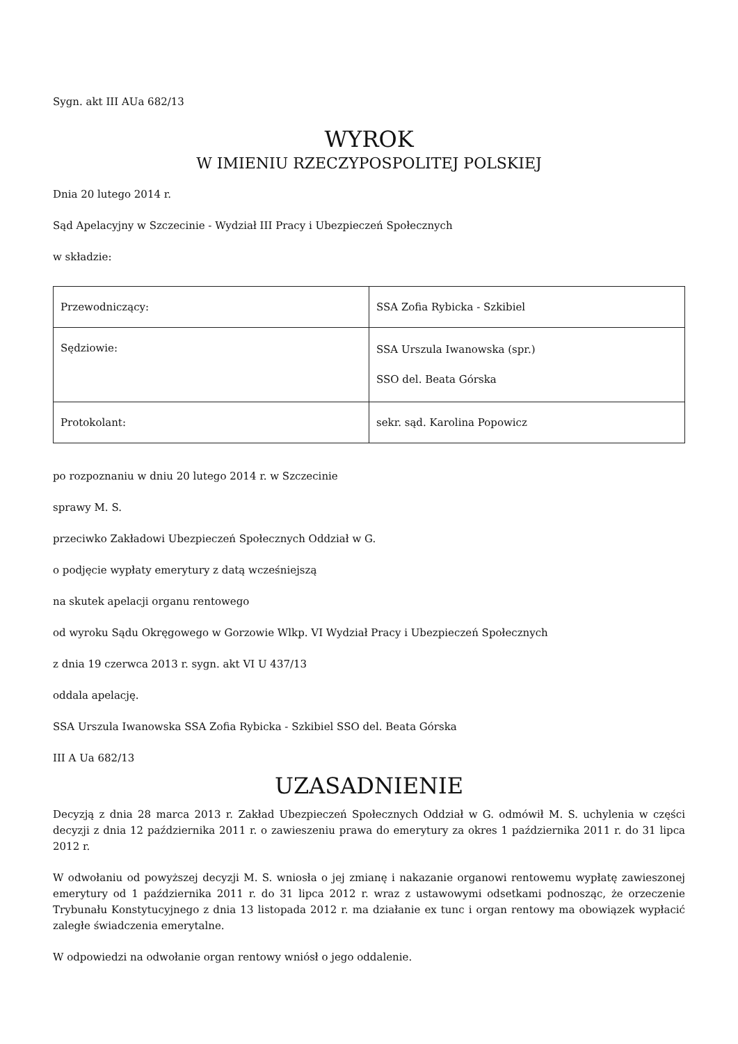Sygn. akt III AUa 682/13
WYROK
W IMIENIU RZECZYPOSPOLITEJ POLSKIEJ
Dnia 20 lutego 2014 r.
Sąd Apelacyjny w Szczecinie - Wydział III Pracy i Ubezpieczeń Społecznych
w składzie:
| Przewodniczący: | SSA Zofia Rybicka - Szkibiel |
| Sędziowie: | SSA Urszula Iwanowska (spr.) SSO del. Beata Górska |
| Protokolant: | sekr. sąd. Karolina Popowicz |
po rozpoznaniu w dniu 20 lutego 2014 r. w Szczecinie
sprawy M. S.
przeciwko Zakładowi Ubezpieczeń Społecznych Oddział w G.
o podjęcie wypłaty emerytury z datą wcześniejszą
na skutek apelacji organu rentowego
od wyroku Sądu Okręgowego w Gorzowie Wlkp. VI Wydział Pracy i Ubezpieczeń Społecznych
z dnia 19 czerwca 2013 r. sygn. akt VI U 437/13
oddala apelację.
SSA Urszula Iwanowska SSA Zofia Rybicka - Szkibiel SSO del. Beata Górska
III A Ua 682/13
UZASADNIENIE
Decyzją z dnia 28 marca 2013 r. Zakład Ubezpieczeń Społecznych Oddział w G. odmówił M. S. uchylenia w części decyzji z dnia 12 października 2011 r. o zawieszeniu prawa do emerytury za okres 1 października 2011 r. do 31 lipca 2012 r.
W odwołaniu od powyższej decyzji M. S. wniosła o jej zmianę i nakazanie organowi rentowemu wypłatę zawieszonej emerytury od 1 października 2011 r. do 31 lipca 2012 r. wraz z ustawowymi odsetkami podnosząc, że orzeczenie Trybunału Konstytucyjnego z dnia 13 listopada 2012 r. ma działanie ex tunc i organ rentowy ma obowiązek wypłacić zaległe świadczenia emerytalne.
W odpowiedzi na odwołanie organ rentowy wniósł o jego oddalenie.